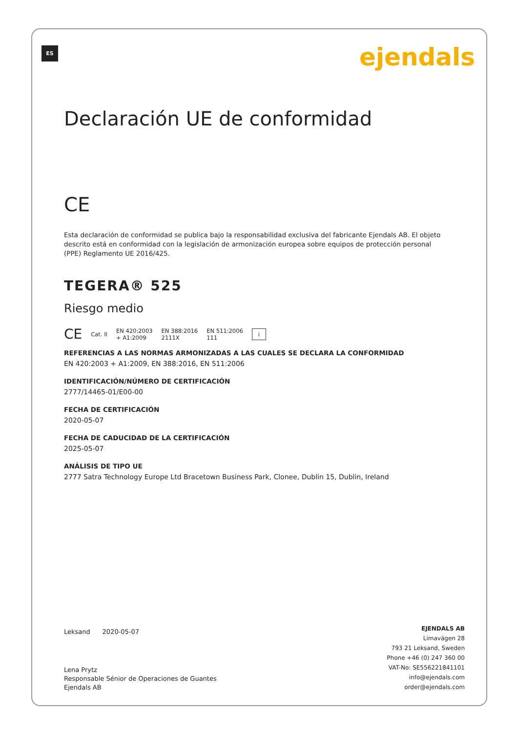ES ejendals
Declaración UE de conformidad
CE
Esta declaración de conformidad se publica bajo la responsabilidad exclusiva del fabricante Ejendals AB. El objeto descrito está en conformidad con la legislación de armonización europea sobre equipos de protección personal (PPE) Reglamento UE 2016/425.
TEGERA® 525
Riesgo medio
CE Cat. II EN 420:2003
+ A1:2009 EN 388:2016
2111X EN 511:2006
111 i
REFERENCIAS A LAS NORMAS ARMONIZADAS A LAS CUALES SE DECLARA LA CONFORMIDAD
EN 420:2003 + A1:2009, EN 388:2016, EN 511:2006
IDENTIFICACIÓN/NÚMERO DE CERTIFICACIÓN
2777/14465-01/E00-00
FECHA DE CERTIFICACIÓN
2020-05-07
FECHA DE CADUCIDAD DE LA CERTIFICACIÓN
2025-05-07
ANÁLISIS DE TIPO UE
2777 Satra Technology Europe Ltd Bracetown Business Park, Clonee, Dublin 15, Dublin, Ireland
Leksand 2020-05-07
Lena Prytz
Responsable Sénior de Operaciones de Guantes
Ejendals AB
EJENDALS AB
Limavägen 28
793 21 Leksand, Sweden
Phone +46 (0) 247 360 00
VAT-No: SE556221841101
info@ejendals.com
order@ejendals.com